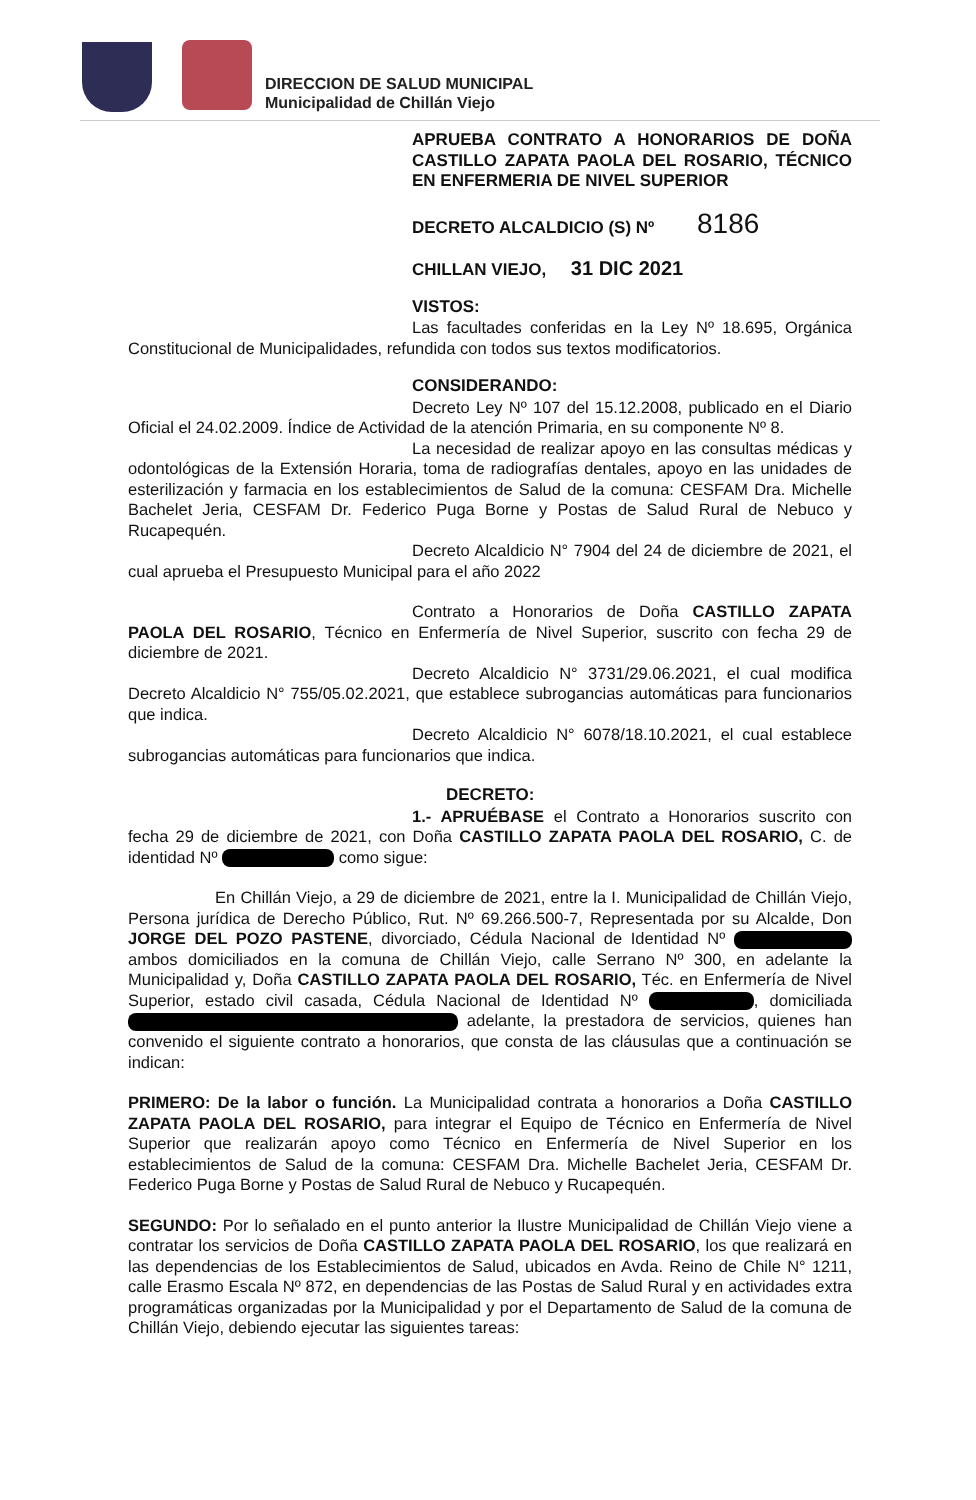DIRECCION DE SALUD MUNICIPAL
Municipalidad de Chillán Viejo
APRUEBA CONTRATO A HONORARIOS DE DOÑA CASTILLO ZAPATA PAOLA DEL ROSARIO, TÉCNICO EN ENFERMERIA DE NIVEL SUPERIOR
DECRETO ALCALDICIO (S) Nº 8186
CHILLAN VIEJO, 31 DIC 2021
VISTOS:
Las facultades conferidas en la Ley Nº 18.695, Orgánica Constitucional de Municipalidades, refundida con todos sus textos modificatorios.
CONSIDERANDO:
Decreto Ley Nº 107 del 15.12.2008, publicado en el Diario Oficial el 24.02.2009. Índice de Actividad de la atención Primaria, en su componente Nº 8.
La necesidad de realizar apoyo en las consultas médicas y odontológicas de la Extensión Horaria, toma de radiografías dentales, apoyo en las unidades de esterilización y farmacia en los establecimientos de Salud de la comuna: CESFAM Dra. Michelle Bachelet Jeria, CESFAM Dr. Federico Puga Borne y Postas de Salud Rural de Nebuco y Rucapequén.
Decreto Alcaldicio N° 7904 del 24 de diciembre de 2021, el cual aprueba el Presupuesto Municipal para el año 2022
Contrato a Honorarios de Doña CASTILLO ZAPATA PAOLA DEL ROSARIO, Técnico en Enfermería de Nivel Superior, suscrito con fecha 29 de diciembre de 2021.
Decreto Alcaldicio N° 3731/29.06.2021, el cual modifica Decreto Alcaldicio N° 755/05.02.2021, que establece subrogancias automáticas para funcionarios que indica.
Decreto Alcaldicio N° 6078/18.10.2021, el cual establece subrogancias automáticas para funcionarios que indica.
DECRETO:
1.- APRUÉBASE el Contrato a Honorarios suscrito con fecha 29 de diciembre de 2021, con Doña CASTILLO ZAPATA PAOLA DEL ROSARIO, C. de identidad Nº como sigue:
En Chillán Viejo, a 29 de diciembre de 2021, entre la I. Municipalidad de Chillán Viejo, Persona jurídica de Derecho Público, Rut. Nº 69.266.500-7, Representada por su Alcalde, Don JORGE DEL POZO PASTENE, divorciado, Cédula Nacional de Identidad Nº ambos domiciliados en la comuna de Chillán Viejo, calle Serrano Nº 300, en adelante la Municipalidad y, Doña CASTILLO ZAPATA PAOLA DEL ROSARIO, Téc. en Enfermería de Nivel Superior, estado civil casada, Cédula Nacional de Identidad Nº , domiciliada adelante, la prestadora de servicios, quienes han convenido el siguiente contrato a honorarios, que consta de las cláusulas que a continuación se indican:
PRIMERO: De la labor o función. La Municipalidad contrata a honorarios a Doña CASTILLO ZAPATA PAOLA DEL ROSARIO, para integrar el Equipo de Técnico en Enfermería de Nivel Superior que realizarán apoyo como Técnico en Enfermería de Nivel Superior en los establecimientos de Salud de la comuna: CESFAM Dra. Michelle Bachelet Jeria, CESFAM Dr. Federico Puga Borne y Postas de Salud Rural de Nebuco y Rucapequén.
SEGUNDO: Por lo señalado en el punto anterior la Ilustre Municipalidad de Chillán Viejo viene a contratar los servicios de Doña CASTILLO ZAPATA PAOLA DEL ROSARIO, los que realizará en las dependencias de los Establecimientos de Salud, ubicados en Avda. Reino de Chile N° 1211, calle Erasmo Escala Nº 872, en dependencias de las Postas de Salud Rural y en actividades extra programáticas organizadas por la Municipalidad y por el Departamento de Salud de la comuna de Chillán Viejo, debiendo ejecutar las siguientes tareas: